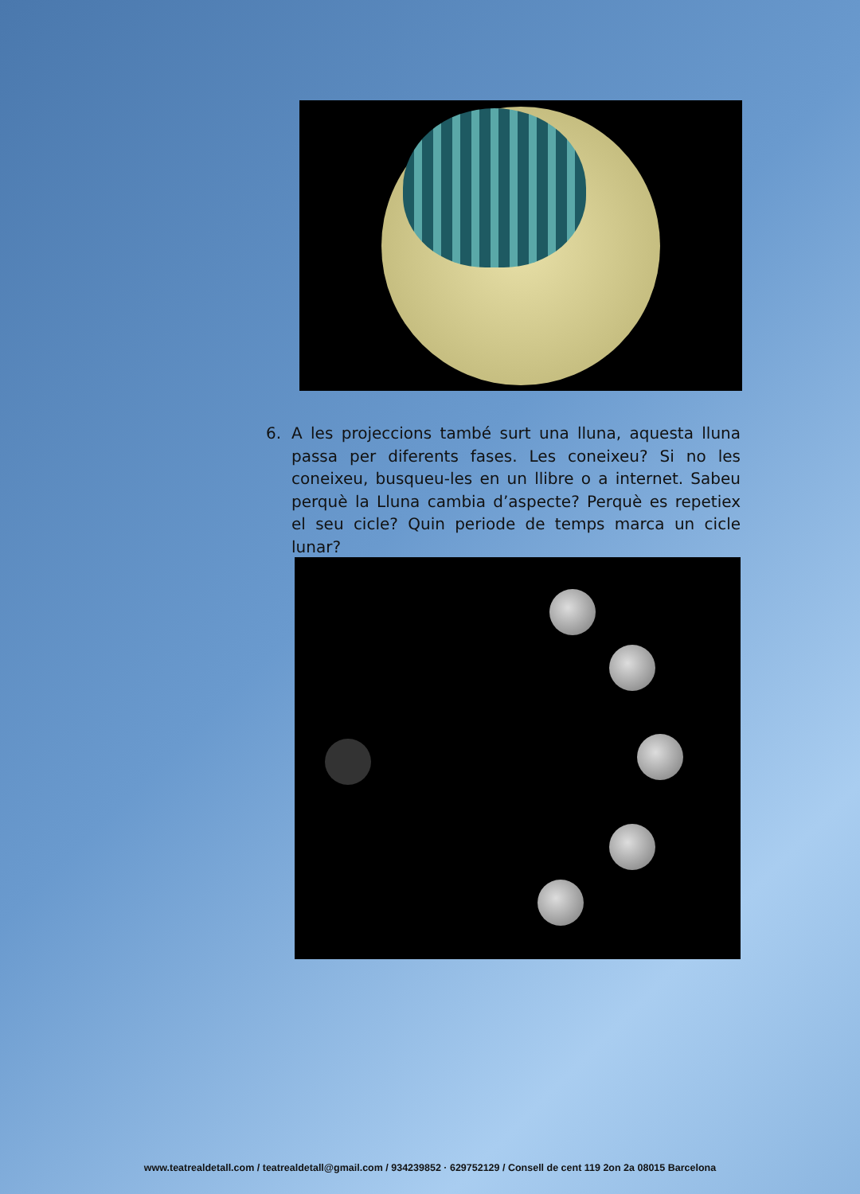6.
A les projeccions també surt una lluna, aquesta lluna passa per diferents fases. Les coneixeu? Si no les coneixeu, busqueu-les en un llibre o a internet. Sabeu perquè la Lluna cambia d’aspecte? Perquè es repetiex el seu cicle? Quin periode de temps marca un cicle lunar?
www.teatrealdetall.com / teatrealdetall@gmail.com / 934239852 · 629752129 / Consell de cent 119 2on 2a 08015 Barcelona